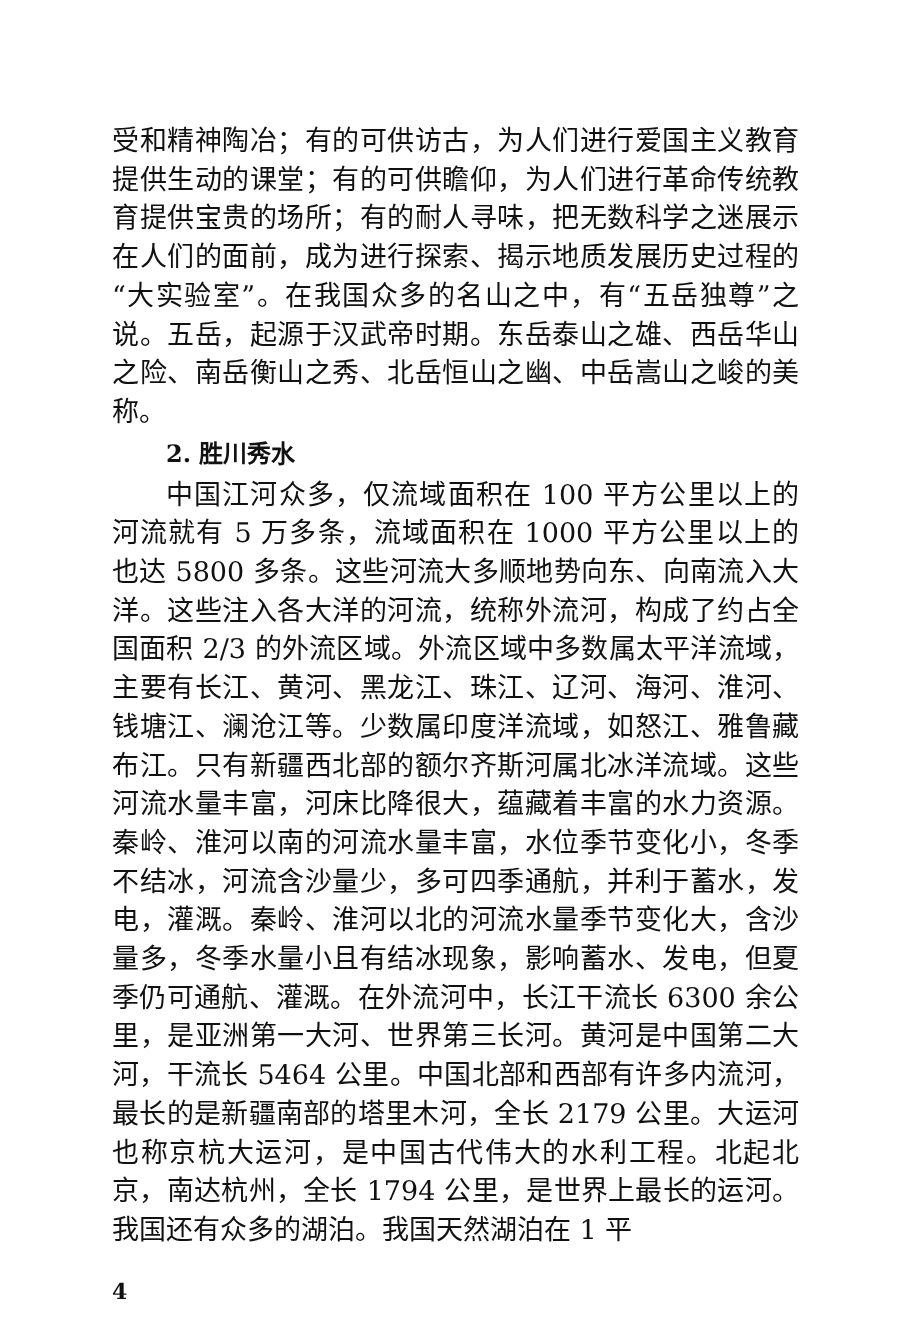受和精神陶冶；有的可供访古，为人们进行爱国主义教育提供生动的课堂；有的可供瞻仰，为人们进行革命传统教育提供宝贵的场所；有的耐人寻味，把无数科学之迷展示在人们的面前，成为进行探索、揭示地质发展历史过程的“大实验室”。在我国众多的名山之中，有“五岳独尊”之说。五岳，起源于汉武帝时期。东岳泰山之雄、西岳华山之险、南岳衡山之秀、北岳恒山之幽、中岳嵩山之峻的美称。
2. 胜川秀水
中国江河众多，仅流域面积在 100 平方公里以上的河流就有 5 万多条，流域面积在 1000 平方公里以上的也达 5800 多条。这些河流大多顺地势向东、向南流入大洋。这些注入各大洋的河流，统称外流河，构成了约占全国面积 2/3 的外流区域。外流区域中多数属太平洋流域，主要有长江、黄河、黑龙江、珠江、辽河、海河、淮河、钱塘江、澜沧江等。少数属印度洋流域，如怒江、雅鲁藏布江。只有新疆西北部的额尔齐斯河属北冰洋流域。这些河流水量丰富，河床比降很大，蕴藏着丰富的水力资源。秦岭、淮河以南的河流水量丰富，水位季节变化小，冬季不结冰，河流含沙量少，多可四季通航，并利于蓄水，发电，灌溉。秦岭、淮河以北的河流水量季节变化大，含沙量多，冬季水量小且有结冰现象，影响蓄水、发电，但夏季仍可通航、灌溉。在外流河中，长江干流长 6300 余公里，是亚洲第一大河、世界第三长河。黄河是中国第二大河，干流长 5464 公里。中国北部和西部有许多内流河，最长的是新疆南部的塔里木河，全长 2179 公里。大运河也称京杭大运河，是中国古代伟大的水利工程。北起北京，南达杭州，全长 1794 公里，是世界上最长的运河。我国还有众多的湖泊。我国天然湖泊在 1 平
4